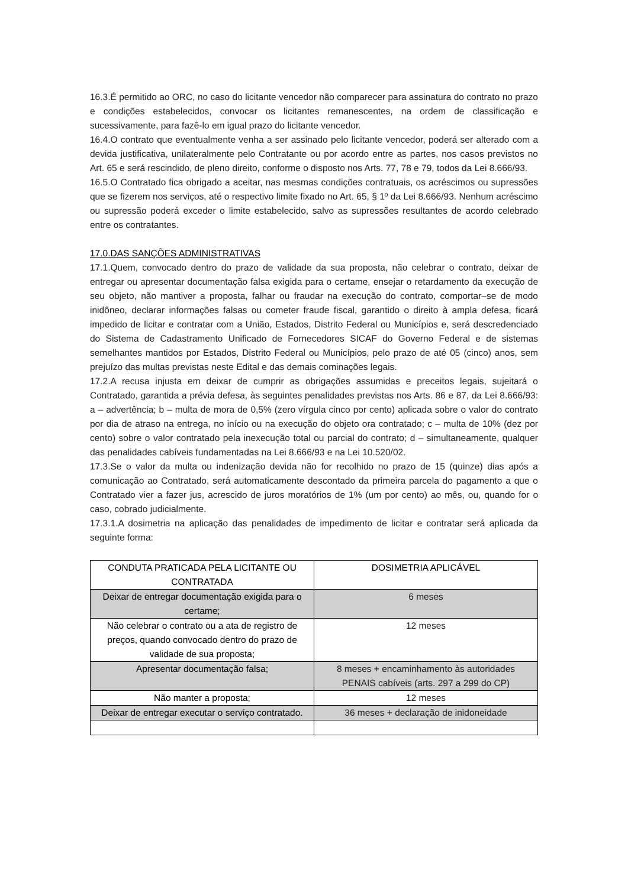16.3.É permitido ao ORC, no caso do licitante vencedor não comparecer para assinatura do contrato no prazo e condições estabelecidos, convocar os licitantes remanescentes, na ordem de classificação e sucessivamente, para fazê-lo em igual prazo do licitante vencedor.
16.4.O contrato que eventualmente venha a ser assinado pelo licitante vencedor, poderá ser alterado com a devida justificativa, unilateralmente pelo Contratante ou por acordo entre as partes, nos casos previstos no Art. 65 e será rescindido, de pleno direito, conforme o disposto nos Arts. 77, 78 e 79, todos da Lei 8.666/93.
16.5.O Contratado fica obrigado a aceitar, nas mesmas condições contratuais, os acréscimos ou supressões que se fizerem nos serviços, até o respectivo limite fixado no Art. 65, § 1º da Lei 8.666/93. Nenhum acréscimo ou supressão poderá exceder o limite estabelecido, salvo as supressões resultantes de acordo celebrado entre os contratantes.
17.0.DAS SANÇÕES ADMINISTRATIVAS
17.1.Quem, convocado dentro do prazo de validade da sua proposta, não celebrar o contrato, deixar de entregar ou apresentar documentação falsa exigida para o certame, ensejar o retardamento da execução de seu objeto, não mantiver a proposta, falhar ou fraudar na execução do contrato, comportar–se de modo inidôneo, declarar informações falsas ou cometer fraude fiscal, garantido o direito à ampla defesa, ficará impedido de licitar e contratar com a União, Estados, Distrito Federal ou Municípios e, será descredenciado do Sistema de Cadastramento Unificado de Fornecedores SICAF do Governo Federal e de sistemas semelhantes mantidos por Estados, Distrito Federal ou Municípios, pelo prazo de até 05 (cinco) anos, sem prejuízo das multas previstas neste Edital e das demais cominações legais.
17.2.A recusa injusta em deixar de cumprir as obrigações assumidas e preceitos legais, sujeitará o Contratado, garantida a prévia defesa, às seguintes penalidades previstas nos Arts. 86 e 87, da Lei 8.666/93: a – advertência; b – multa de mora de 0,5% (zero vírgula cinco por cento) aplicada sobre o valor do contrato por dia de atraso na entrega, no início ou na execução do objeto ora contratado; c – multa de 10% (dez por cento) sobre o valor contratado pela inexecução total ou parcial do contrato; d – simultaneamente, qualquer das penalidades cabíveis fundamentadas na Lei 8.666/93 e na Lei 10.520/02.
17.3.Se o valor da multa ou indenização devida não for recolhido no prazo de 15 (quinze) dias após a comunicação ao Contratado, será automaticamente descontado da primeira parcela do pagamento a que o Contratado vier a fazer jus, acrescido de juros moratórios de 1% (um por cento) ao mês, ou, quando for o caso, cobrado judicialmente.
17.3.1.A dosimetria na aplicação das penalidades de impedimento de licitar e contratar será aplicada da seguinte forma:
| CONDUTA PRATICADA PELA LICITANTE OU CONTRATADA | DOSIMETRIA APLICÁVEL |
| --- | --- |
| Deixar de entregar documentação exigida para o certame; | 6 meses |
| Não celebrar o contrato ou a ata de registro de preços, quando convocado dentro do prazo de validade de sua proposta; | 12 meses |
| Apresentar documentação falsa; | 8 meses + encaminhamento às autoridades PENAIS cabíveis (arts. 297 a 299 do CP) |
| Não manter a proposta; | 12 meses |
| Deixar de entregar executar o serviço contratado. | 36 meses + declaração de inidoneidade |